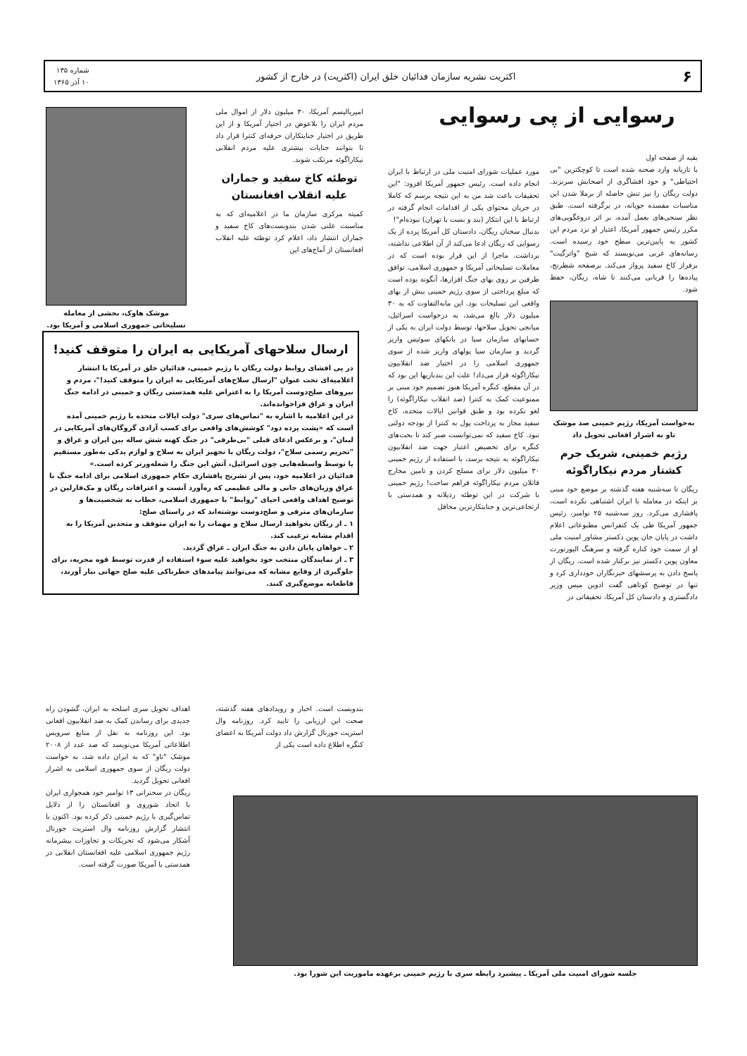۶
اکثریت نشریه سازمان فدائیان خلق ایران (اکثریت) در خارج از کشور
شماره ۱۳۵
۱۰ آذر ۱۳۶۵
رسوایی از پی رسوایی
بقیه از صفحه اول
با تازیانه وارد صحنه شده است تا کوچکترین "بی احتیاطی" و خود افشاگری از اصحابش سرنزند. دولت ریگان را نیز تنش حاصله از برملا شدن این مناسبات مفسده جویانه، در برگرفته است. طبق نظر سنجی‌های بعمل آمده، بر اثر دروغگویی‌های مکرر رئیس جمهور آمریکا، اعتبار او نزد مردم این کشور به پایین‌ترین سطح خود رسیده است. رسانه‌های غربی می‌نویسند که شبح "واترگیت" برفراز کاخ سفید پرواز می‌کند. برصفحه شطرنج، پیاده‌ها را قربانی می‌کنند تا شاه، ریگان، حفظ شود.
به‌خواست آمریکا، رژیم خمینی صد موشک تاو به اشرار افغانی تحویل داد
رژیم خمینی، شریک جرم کشتار مردم نیکاراگوئه
ریگان تا سه‌شنبه هفته گذشته بر موضع خود مبنی بر اینکه در معامله با ایران اشتباهی نکرده است، پافشاری می‌کرد. روز سه‌شنبه ۲۵ نوامبر، رئیس جمهور آمریکا طی یک کنفرانس مطبوعاتی اعلام داشت در پایان جان پوین دکستر مشاور امنیت ملی او از سمت خود کناره گرفته و سرهنگ الیورنورت معاون پوین دکستر نیز برکنار شده است. ریگان از پاسخ دادن به پرسشهای خبرنگاران خودداری کرد و تنها در توضیح کوتاهی گفت ادوین میس وزیر دادگستری و دادستان کل آمریکا، تحقیقاتی در
مورد عملیات شورای امنیت ملی در ارتباط با ایران انجام داده است. رئیس جمهور آمریکا افزود: "این تحقیقات باعث شد من به این نتیجه برسم که کاملا در جریان محتوای یکی از اقدامات انجام گرفته در ارتباط با این ابتکار (بند و بست با تهران) نبوده‌ام"!
بدنبال سخنان ریگان، دادستان کل آمریکا پرده از یک رسوایی که ریگان ادعا می‌کند از آن اطلاعی نداشته، برداشت. ماجرا از این قرار بوده است که در معاملات تسلیحاتی آمریکا و جمهوری اسلامی، توافق طرفین بر روی بهای جنگ افزارها، آنگونه بوده است که مبلغ پرداختی از سوی رژیم خمینی بیش از بهای واقعی این تسلیحات بود. این مابه‌التفاوت که به ۳۰ میلیون دلار بالغ می‌شد، به درخواست اسرائیل، میانجی تحویل سلاحها، توسط دولت ایران به یکی از حسابهای سازمان سیا در بانکهای سوئیس واریز گردید و سازمان سیا پولهای واریز شده از سوی جمهوری اسلامی را در اختیار ضد انقلابیون نیکاراگوئه قرار می‌داد! علت این بندبازیها این بود که در آن مقطع، کنگره آمریکا هنوز تصمیم خود مبنی بر ممنوعیت کمک به کنترا (ضد انقلاب نیکاراگوئه) را لغو نکرده بود و طبق قوانین ایالات متحده، کاخ سفید مجاز به پرداخت پول به کنترا از بودجه دولتی نبود. کاخ سفید که نمی‌توانست صبر کند تا بحث‌های کنگره برای تخصیص اعتبار جهت ضد انقلابیون نیکاراگوئه به نتیجه برسد، با استفاده از رژیم خمینی ۳۰ میلیون دلار برای مسلح کردن و تامین مخارج قاتلان مردم نیکاراگوئه فراهم ساخت! رژیم خمینی با شرکت در این توطئه رذیلانه و همدستی با ارتجاعی‌ترین و جنایتکارترین محافل
امپریالیسم آمریکا، ۳۰ میلیون دلار از اموال ملی مردم ایران را بلاعوض در اختیار آمریکا و از این طریق در اختیار جنایتکاران حرفه‌ای کنترا قرار داد تا بتوانند جنایات بیشتری علیه مردم انقلابی نیکاراگوئه مرتکب شوند.
توطئه کاخ سفید و جماران علیه انقلاب افغانستان
کمیته مرکزی سازمان ما در اعلامیه‌ای که به مناسبت علنی شدن بندوبست‌های کاخ سفید و جماران انتشار داد، اعلام کرد توطئه علیه انقلاب افغانستان از آماج‌های این
موشک هاوک، بخشی از معامله تسلیحاتی جمهوری اسلامی و آمریکا بود.
ارسال سلاحهای آمریکایی به ایران را متوقف کنید!
در پی افشای روابط دولت ریگان با رژیم خمینی، فدائیان خلق در آمریکا با انتشار اعلامیه‌ای تحت عنوان "ارسال سلاح‌های آمریکایی به ایران را متوقف کنید!"، مردم و نیروهای صلح‌دوست آمریکا را به اعتراض علیه همدستی ریگان و خمینی در ادامه جنگ ایران و عراق فراخوانده‌اند.
در این اعلامیه با اشاره به "تماس‌های سری" دولت ایالات متحده با رژیم خمینی آمده است که «پشت پرده دود" کوشش‌های واقعی برای کسب آزادی گروگان‌های آمریکایی در لبنان"، و برعکس ادعای قبلی "بی‌طرفی" در جنگ کهنه شش ساله بین ایران و عراق و "تحریم رسمی سلاح"، دولت ریگان با تجهیز ایران به سلاح و لوازم یدکی به‌طور مستقیم یا توسط واسطه‌هایی چون اسرائیل، آتش این جنگ را شعله‌ورتر کرده است.»
فدائیان در اعلامیه خود، پس از تشریح پافشاری حکام جمهوری اسلامی برای ادامه جنگ با عراق وزیان‌های جانی و مالی عظیمی که ره‌آورد آنست و اعترافات ریگان و مک‌فارلین در توضیح اهداف واقعی احیای "روابط" با جمهوری اسلامی، خطاب به شخصیت‌ها و سازمان‌های مترقی و صلح‌دوست نوشته‌اند که در راستای صلح:
۱ ـ از ریگان بخواهید ارسال سلاح و مهمات را به ایران متوقف و متحدین آمریکا را به اقدام مشابه ترغیب کند.
۲ ـ خواهان پایان دادن به جنگ ایران ـ عراق گردید.
۳ ـ از نمایندگان منتخب خود بخواهید علیه سوء استفاده از قدرت توسط قوه مجریه، برای جلوگیری از وقایع مشابه که می‌توانند پیامدهای خطرناکی علیه صلح جهانی ببار آورند، قاطعانه موضع‌گیری کنند.
بندوبست است. اخبار و رویدادهای هفته گذشته، صحت این ارزیابی را تایید کرد. روزنامه وال استریت جورنال گزارش داد دولت آمریکا به اعضای کنگره اطلاع داده است یکی از
اهداف تحویل سری اسلحه به ایران، گشودن راه جدیدی برای رساندن کمک به ضد انقلابیون افغانی بود. این روزنامه به نقل از منابع سرویس اطلاعاتی آمریکا می‌نویسد که صد عدد از ۲۰۰۸ موشک "تاو" که به ایران داده شد، به خواست دولت ریگان از سوی جمهوری اسلامی به اشرار افغانی تحویل گردید.
ریگان در سخنرانی ۱۳ نوامبر خود همجواری ایران با اتحاد شوروی و افغانستان را از دلایل تماس‌گیری با رژیم خمینی ذکر کرده بود. اکنون با انتشار گزارش روزنامه وال استریت جورنال آشکار می‌شود که تحریکات و تجاوزات بیشرمانه رژیم جمهوری اسلامی علیه افغانستان انقلابی در همدستی با آمریکا صورت گرفته است.
جلسه شورای امنیت ملی آمریکا ـ پیشبرد رابطه سری با رژیم خمینی برعهده ماموریت این شورا بود.